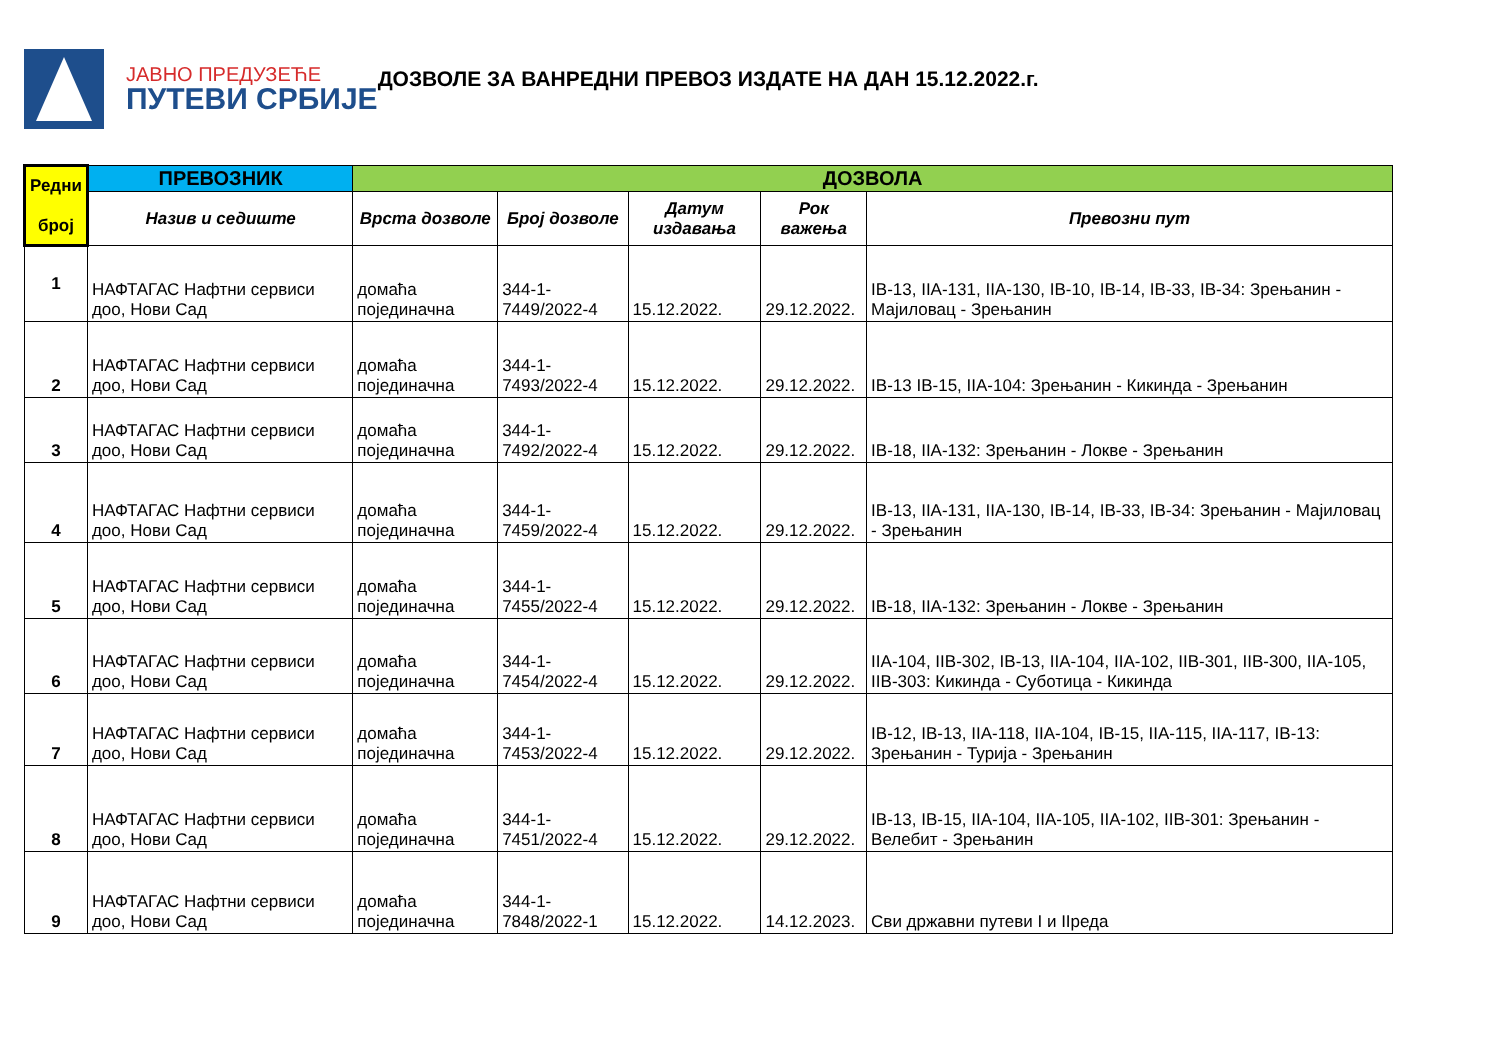ЈАВНО ПРЕДУЗЕЋЕ
ПУТЕВИ СРБИЈЕ
ДОЗВОЛЕ ЗА ВАНРЕДНИ ПРЕВОЗ ИЗДАТЕ НА ДАН 15.12.2022.г.
| Редни број | ПРЕВОЗНИК | ДОЗВОЛА | | | | |
| --- | --- | --- | --- | --- | --- | --- |
| | Назив и седиште | Врста дозволе | Број дозволе | Датум издавања | Рок важења | Превозни пут |
| 1 | НАФТАГАС Нафтни сервиси доо, Нови Сад | домаћа појединачна | 344-1-7449/2022-4 | 15.12.2022. | 29.12.2022. | IB-13, IIA-131, IIA-130, IB-10, IB-14, IB-33, IB-34: Зрењанин - Мајиловац - Зрењанин |
| 2 | НАФТАГАС Нафтни сервиси доо, Нови Сад | домаћа појединачна | 344-1-7493/2022-4 | 15.12.2022. | 29.12.2022. | IB-13 IB-15, IIA-104: Зрењанин - Кикинда - Зрењанин |
| 3 | НАФТАГАС Нафтни сервиси доо, Нови Сад | домаћа појединачна | 344-1-7492/2022-4 | 15.12.2022. | 29.12.2022. | IB-18, IIA-132: Зрењанин - Локве - Зрењанин |
| 4 | НАФТАГАС Нафтни сервиси доо, Нови Сад | домаћа појединачна | 344-1-7459/2022-4 | 15.12.2022. | 29.12.2022. | IB-13, IIA-131, IIA-130, IB-14, IB-33, IB-34: Зрењанин - Мајиловац - Зрењанин |
| 5 | НАФТАГАС Нафтни сервиси доо, Нови Сад | домаћа појединачна | 344-1-7455/2022-4 | 15.12.2022. | 29.12.2022. | IB-18, IIA-132: Зрењанин - Локве - Зрењанин |
| 6 | НАФТАГАС Нафтни сервиси доо, Нови Сад | домаћа појединачна | 344-1-7454/2022-4 | 15.12.2022. | 29.12.2022. | IIA-104, IIB-302, IB-13, IIA-104, IIA-102, IIB-301, IIB-300, IIA-105, IIB-303: Кикинда - Суботица - Кикинда |
| 7 | НАФТАГАС Нафтни сервиси доо, Нови Сад | домаћа појединачна | 344-1-7453/2022-4 | 15.12.2022. | 29.12.2022. | IB-12, IB-13, IIA-118, IIA-104, IB-15, IIA-115, IIA-117, IB-13: Зрењанин - Турија - Зрењанин |
| 8 | НАФТАГАС Нафтни сервиси доо, Нови Сад | домаћа појединачна | 344-1-7451/2022-4 | 15.12.2022. | 29.12.2022. | IB-13, IB-15, IIA-104, IIA-105, IIA-102, IIB-301: Зрењанин - Велебит - Зрењанин |
| 9 | НАФТАГАС Нафтни сервиси доо, Нови Сад | домаћа појединачна | 344-1-7848/2022-1 | 15.12.2022. | 14.12.2023. | Сви државни путеви I и IIреда |